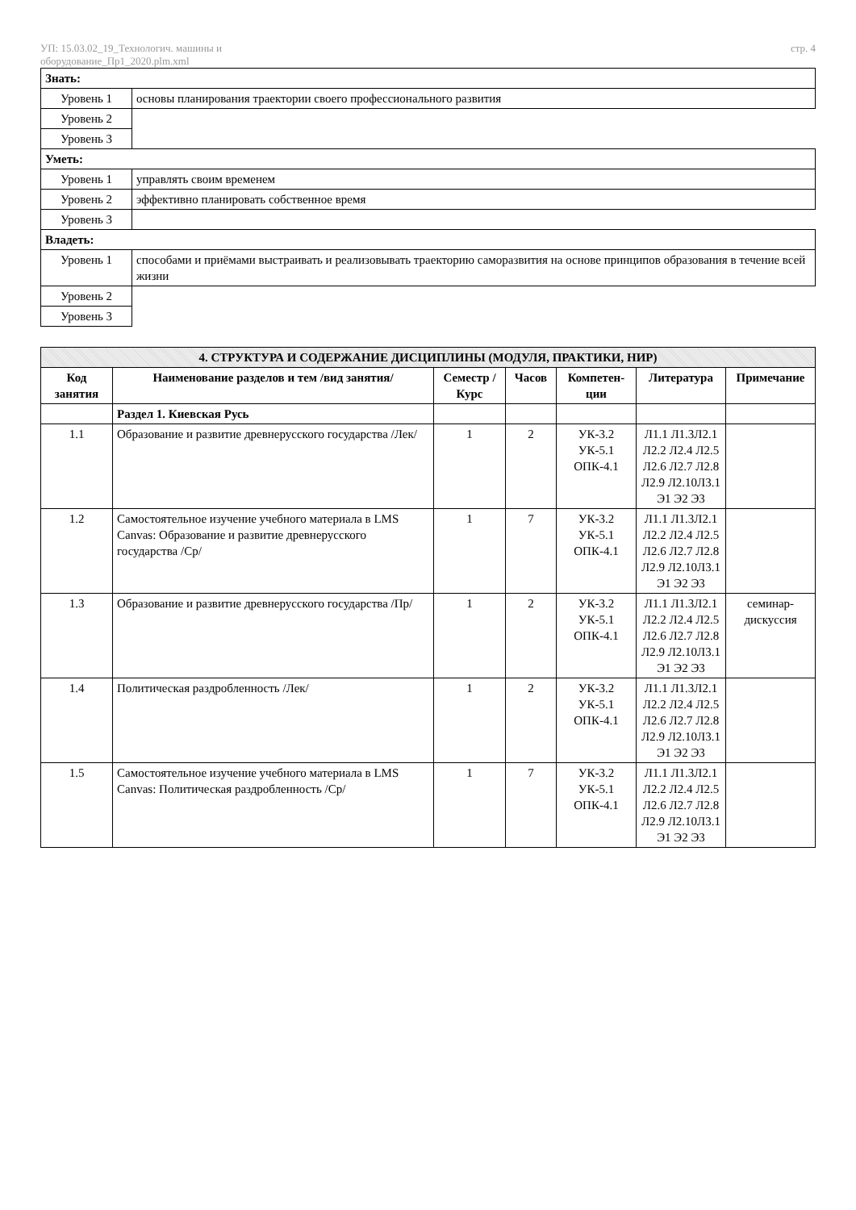УП: 15.03.02_19_Технологич. машины и
оборудование_Пр1_2020.plm.xml
стр. 4
| Знать: | |
| Уровень 1 | основы планирования траектории своего профессионального развития |
| Уровень 2 | |
| Уровень 3 | |
| Уметь: | |
| Уровень 1 | управлять своим временем |
| Уровень 2 | эффективно планировать собственное время |
| Уровень 3 | |
| Владеть: | |
| Уровень 1 | способами и приёмами выстраивать и реализовывать траекторию саморазвития на основе принципов образования в течение всей жизни |
| Уровень 2 | |
| Уровень 3 | |
| 4. СТРУКТУРА И СОДЕРЖАНИЕ ДИСЦИПЛИНЫ (МОДУЛЯ, ПРАКТИКИ, НИР) | | | | | | |
| --- | --- | --- | --- | --- | --- | --- |
| Код занятия | Наименование разделов и тем /вид занятия/ | Семестр / Курс | Часов | Компетен-ции | Литература | Примечание |
| | Раздел 1. Киевская Русь | | | | | |
| 1.1 | Образование и развитие древнерусского государства /Лек/ | 1 | 2 | УК-3.2 УК-5.1 ОПК-4.1 | Л1.1 Л1.3Л2.1 Л2.2 Л2.4 Л2.5 Л2.6 Л2.7 Л2.8 Л2.9 Л2.10Л3.1 Э1 Э2 Э3 | |
| 1.2 | Самостоятельное изучение учебного материала в LMS Canvas: Образование и развитие древнерусского государства /Ср/ | 1 | 7 | УК-3.2 УК-5.1 ОПК-4.1 | Л1.1 Л1.3Л2.1 Л2.2 Л2.4 Л2.5 Л2.6 Л2.7 Л2.8 Л2.9 Л2.10Л3.1 Э1 Э2 Э3 | |
| 1.3 | Образование и развитие древнерусского государства /Пр/ | 1 | 2 | УК-3.2 УК-5.1 ОПК-4.1 | Л1.1 Л1.3Л2.1 Л2.2 Л2.4 Л2.5 Л2.6 Л2.7 Л2.8 Л2.9 Л2.10Л3.1 Э1 Э2 Э3 | семинар-дискуссия |
| 1.4 | Политическая раздробленность /Лек/ | 1 | 2 | УК-3.2 УК-5.1 ОПК-4.1 | Л1.1 Л1.3Л2.1 Л2.2 Л2.4 Л2.5 Л2.6 Л2.7 Л2.8 Л2.9 Л2.10Л3.1 Э1 Э2 Э3 | |
| 1.5 | Самостоятельное изучение учебного материала в LMS Canvas: Политическая раздробленность /Ср/ | 1 | 7 | УК-3.2 УК-5.1 ОПК-4.1 | Л1.1 Л1.3Л2.1 Л2.2 Л2.4 Л2.5 Л2.6 Л2.7 Л2.8 Л2.9 Л2.10Л3.1 Э1 Э2 Э3 | |